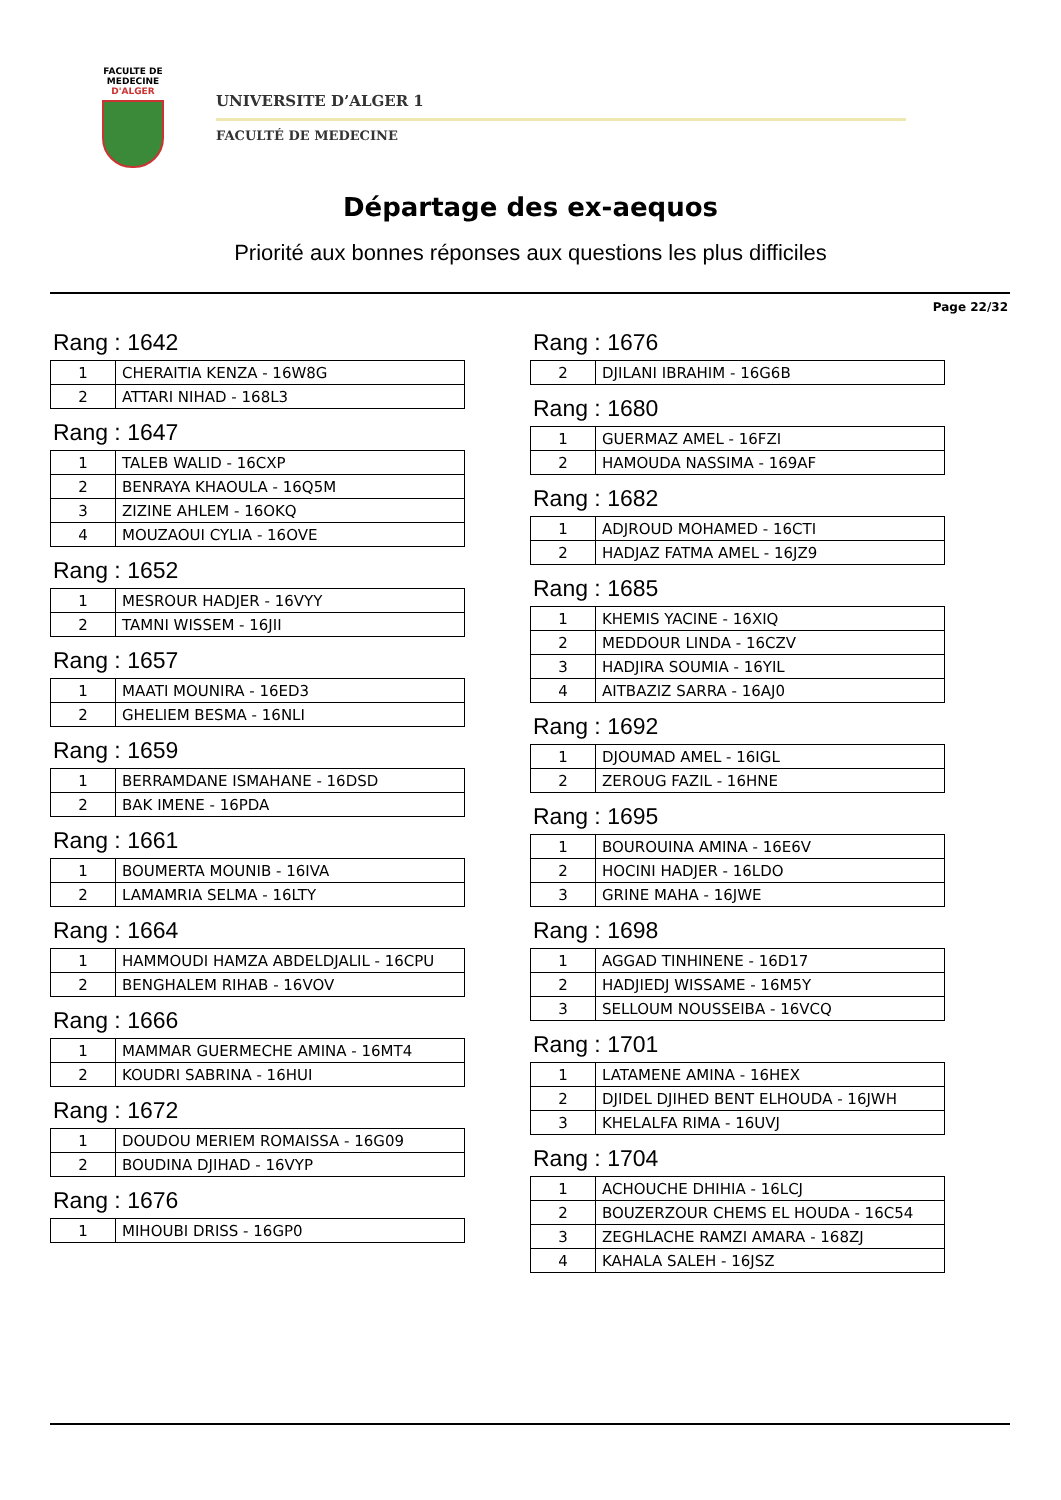FACULTE DE MEDECINE
D'ALGER
UNIVERSITE D’ALGER 1
FACULTÉ DE MEDECINE
Départage des ex-aequos
Priorité aux bonnes réponses aux questions les plus difficiles
Page 22/32
Rang : 1642
| 1 | CHERAITIA KENZA - 16W8G |
| 2 | ATTARI NIHAD - 168L3 |
Rang : 1647
| 1 | TALEB WALID - 16CXP |
| 2 | BENRAYA KHAOULA - 16Q5M |
| 3 | ZIZINE AHLEM - 16OKQ |
| 4 | MOUZAOUI CYLIA - 16OVE |
Rang : 1652
| 1 | MESROUR HADJER - 16VYY |
| 2 | TAMNI WISSEM - 16JII |
Rang : 1657
| 1 | MAATI MOUNIRA - 16ED3 |
| 2 | GHELIEM BESMA - 16NLI |
Rang : 1659
| 1 | BERRAMDANE ISMAHANE - 16DSD |
| 2 | BAK IMENE - 16PDA |
Rang : 1661
| 1 | BOUMERTA MOUNIB - 16IVA |
| 2 | LAMAMRIA SELMA - 16LTY |
Rang : 1664
| 1 | HAMMOUDI HAMZA ABDELDJALIL - 16CPU |
| 2 | BENGHALEM RIHAB - 16VOV |
Rang : 1666
| 1 | MAMMAR GUERMECHE AMINA - 16MT4 |
| 2 | KOUDRI SABRINA - 16HUI |
Rang : 1672
| 1 | DOUDOU MERIEM ROMAISSA - 16G09 |
| 2 | BOUDINA DJIHAD - 16VYP |
Rang : 1676
| 1 | MIHOUBI DRISS - 16GP0 |
Rang : 1676
| 2 | DJILANI IBRAHIM - 16G6B |
Rang : 1680
| 1 | GUERMAZ AMEL - 16FZI |
| 2 | HAMOUDA NASSIMA - 169AF |
Rang : 1682
| 1 | ADJROUD MOHAMED - 16CTI |
| 2 | HADJAZ FATMA AMEL - 16JZ9 |
Rang : 1685
| 1 | KHEMIS YACINE - 16XIQ |
| 2 | MEDDOUR LINDA - 16CZV |
| 3 | HADJIRA SOUMIA - 16YIL |
| 4 | AITBAZIZ SARRA - 16AJ0 |
Rang : 1692
| 1 | DJOUMAD AMEL - 16IGL |
| 2 | ZEROUG FAZIL - 16HNE |
Rang : 1695
| 1 | BOUROUINA AMINA - 16E6V |
| 2 | HOCINI HADJER - 16LDO |
| 3 | GRINE MAHA - 16JWE |
Rang : 1698
| 1 | AGGAD TINHINENE - 16D17 |
| 2 | HADJIEDJ WISSAME - 16M5Y |
| 3 | SELLOUM NOUSSEIBA - 16VCQ |
Rang : 1701
| 1 | LATAMENE AMINA - 16HEX |
| 2 | DJIDEL DJIHED BENT ELHOUDA - 16JWH |
| 3 | KHELALFA RIMA - 16UVJ |
Rang : 1704
| 1 | ACHOUCHE DHIHIA - 16LCJ |
| 2 | BOUZERZOUR CHEMS EL HOUDA - 16C54 |
| 3 | ZEGHLACHE RAMZI AMARA - 168ZJ |
| 4 | KAHALA SALEH - 16JSZ |